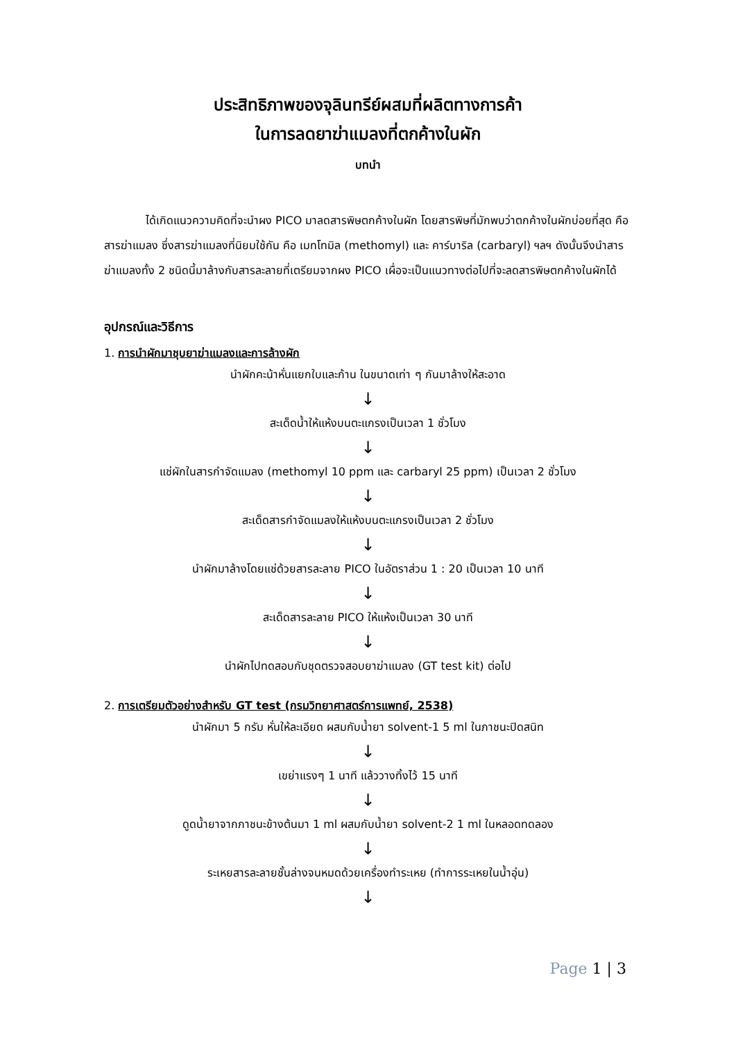ประสิทธิภาพของจุลินทรีย์ผสมที่ผลิตทางการค้า
ในการลดยาฆ่าแมลงที่ตกค้างในผัก
บทนำ
ได้เกิดแนวความคิดที่จะนำผง PICO มาลดสารพิษตกค้างในผัก โดยสารพิษที่มักพบว่าตกค้างในผักบ่อยที่สุด คือ สารฆ่าแมลง ซึ่งสารฆ่าแมลงที่นิยมใช้กัน คือ เมทโทมิล (methomyl) และ คาร์บาริล (carbaryl) ฯลฯ ดังนั้นจึงนำสารฆ่าแมลงทั้ง 2 ชนิดนี้มาล้างกับสารละลายที่เตรียมจากผง PICO เผื่อจะเป็นแนวทางต่อไปที่จะลดสารพิษตกค้างในผักได้
อุปกรณ์และวิธีการ
1. การนำผักมาชุบยาฆ่าแมลงและการล้างผัก
นำผักคะน้าหั่นแยกใบและก้าน ในขนาดเท่า ๆ กันมาล้างให้สะอาด
↓
สะเด็ดน้ำให้แห้งบนตะแกรงเป็นเวลา 1 ชั่วโมง
↓
แช่ผักในสารกำจัดแมลง (methomyl 10 ppm และ carbaryl 25 ppm) เป็นเวลา 2 ชั่วโมง
↓
สะเด็ดสารกำจัดแมลงให้แห้งบนตะแกรงเป็นเวลา 2 ชั่วโมง
↓
นำผักมาล้างโดยแช่ด้วยสารละลาย PICO ในอัตราส่วน 1 : 20 เป็นเวลา 10 นาที
↓
สะเด็ดสารละลาย PICO ให้แห้งเป็นเวลา 30 นาที
↓
นำผักไปทดสอบกับชุดตรวจสอบยาฆ่าแมลง (GT test kit) ต่อไป
2. การเตรียมตัวอย่างสำหรับ GT test (กรมวิทยาศาสตร์การแพทย์, 2538)
นำผักมา 5 กรัม หั่นให้ละเอียด ผสมกับน้ำยา solvent-1 5 ml ในภาชนะปิดสนิท
↓
เขย่าแรงๆ 1 นาที แล้ววางทิ้งไว้ 15 นาที
↓
ดูดน้ำยาจากภาชนะข้างต้นมา 1 ml ผสมกับน้ำยา solvent-2 1 ml ในหลอดทดลอง
↓
ระเหยสารละลายชั้นล่างจนหมดด้วยเครื่องทำระเหย (ทำการระเหยในน้ำอุ่น)
↓
Page 1 | 3